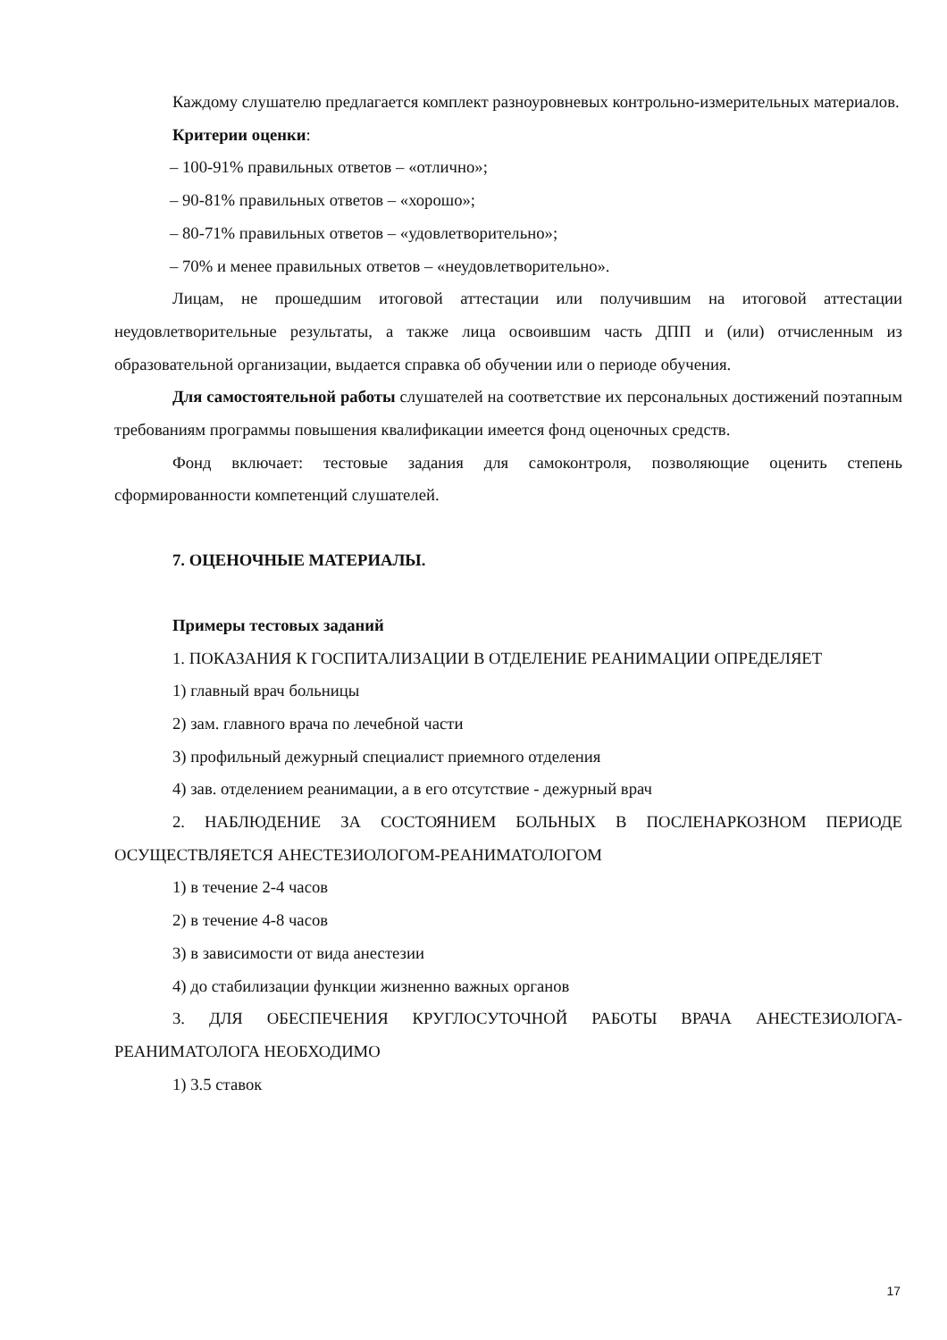Каждому слушателю предлагается комплект разноуровневых контрольно-измерительных материалов.
Критерии оценки:
– 100-91% правильных ответов – «отлично»;
– 90-81% правильных ответов – «хорошо»;
– 80-71% правильных ответов – «удовлетворительно»;
– 70% и менее правильных ответов – «неудовлетворительно».
Лицам, не прошедшим итоговой аттестации или получившим на итоговой аттестации неудовлетворительные результаты, а также лица освоившим часть ДПП и (или) отчисленным из образовательной организации, выдается справка об обучении или о периоде обучения.
Для самостоятельной работы слушателей на соответствие их персональных достижений поэтапным требованиям программы повышения квалификации имеется фонд оценочных средств.
Фонд включает: тестовые задания для самоконтроля, позволяющие оценить степень сформированности компетенций слушателей.
7. ОЦЕНОЧНЫЕ МАТЕРИАЛЫ.
Примеры тестовых заданий
1. ПОКАЗАНИЯ К ГОСПИТАЛИЗАЦИИ В ОТДЕЛЕНИЕ РЕАНИМАЦИИ ОПРЕДЕЛЯЕТ
1) главный врач больницы
2) зам. главного врача по лечебной части
3) профильный дежурный специалист приемного отделения
4) зав. отделением реанимации, а в его отсутствие - дежурный врач
2. НАБЛЮДЕНИЕ ЗА СОСТОЯНИЕМ БОЛЬНЫХ В ПОСЛЕНАРКОЗНОМ ПЕРИОДЕ ОСУЩЕСТВЛЯЕТСЯ АНЕСТЕЗИОЛОГОМ-РЕАНИМАТОЛОГОМ
1) в течение 2-4 часов
2) в течение 4-8 часов
3) в зависимости от вида анестезии
4) до стабилизации функции жизненно важных органов
3. ДЛЯ ОБЕСПЕЧЕНИЯ КРУГЛОСУТОЧНОЙ РАБОТЫ ВРАЧА АНЕСТЕЗИОЛОГА-РЕАНИМАТОЛОГА НЕОБХОДИМО
1) 3.5 ставок
17